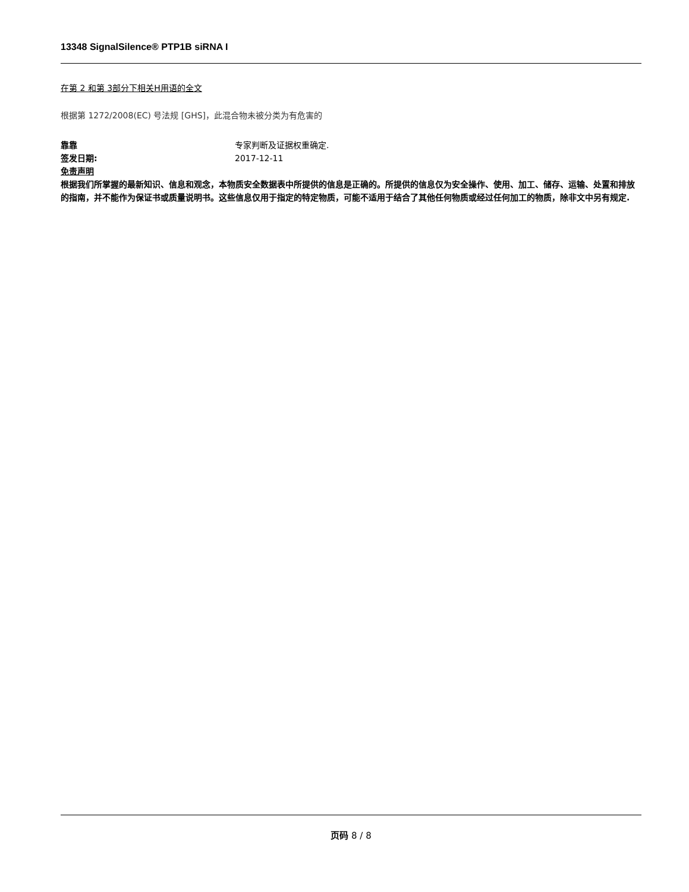13348 SignalSilence® PTP1B siRNA I
在第 2 和第 3部分下相关H用语的全文
根据第 1272/2008(EC) 号法规 [GHS]，此混合物未被分类为有危害的
靠靠 专家判断及证据权重确定.
签发日期: 2017-12-11
免责声明
根据我们所掌握的最新知识、信息和观念，本物质安全数据表中所提供的信息是正确的。所提供的信息仅为安全操作、使用、加工、储存、运输、处置和排放的指南，并不能作为保证书或质量说明书。这些信息仅用于指定的特定物质，可能不适用于结合了其他任何物质或经过任何加工的物质，除非文中另有规定.
页码 8 / 8